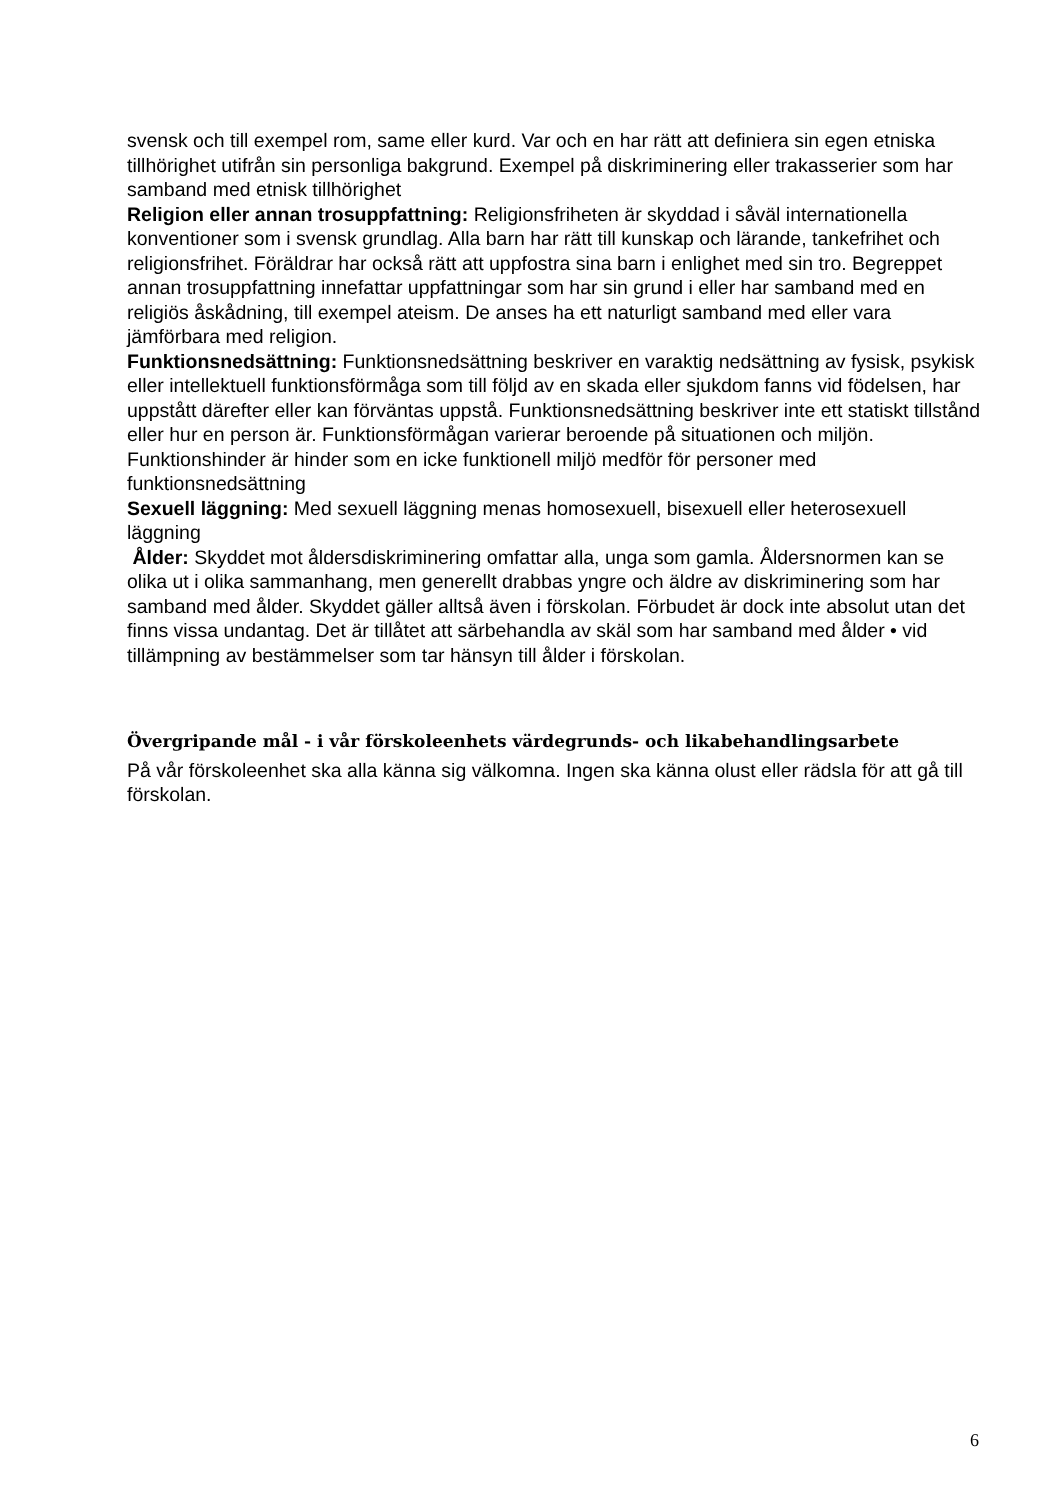svensk och till exempel rom, same eller kurd. Var och en har rätt att definiera sin egen etniska tillhörighet utifrån sin personliga bakgrund. Exempel på diskriminering eller trakasserier som har samband med etnisk tillhörighet
Religion eller annan trosuppfattning: Religionsfriheten är skyddad i såväl internationella konventioner som i svensk grundlag. Alla barn har rätt till kunskap och lärande, tankefrihet och religionsfrihet. Föräldrar har också rätt att uppfostra sina barn i enlighet med sin tro. Begreppet annan trosuppfattning innefattar uppfattningar som har sin grund i eller har samband med en religiös åskådning, till exempel ateism. De anses ha ett naturligt samband med eller vara jämförbara med religion.
Funktionsnedsättning: Funktionsnedsättning beskriver en varaktig nedsättning av fysisk, psykisk eller intellektuell funktionsförmåga som till följd av en skada eller sjukdom fanns vid födelsen, har uppstått därefter eller kan förväntas uppstå. Funktionsnedsättning beskriver inte ett statiskt tillstånd eller hur en person är. Funktionsförmågan varierar beroende på situationen och miljön. Funktionshinder är hinder som en icke funktionell miljö medför för personer med funktionsnedsättning
Sexuell läggning: Med sexuell läggning menas homosexuell, bisexuell eller heterosexuell läggning
Ålder: Skyddet mot åldersdiskriminering omfattar alla, unga som gamla. Åldersnormen kan se olika ut i olika sammanhang, men generellt drabbas yngre och äldre av diskriminering som har samband med ålder. Skyddet gäller alltså även i förskolan. Förbudet är dock inte absolut utan det finns vissa undantag. Det är tillåtet att särbehandla av skäl som har samband med ålder • vid tillämpning av bestämmelser som tar hänsyn till ålder i förskolan.
Övergripande mål - i vår förskoleenhets värdegrunds- och likabehandlingsarbete
På vår förskoleenhet ska alla känna sig välkomna. Ingen ska känna olust eller rädsla för att gå till förskolan.
6